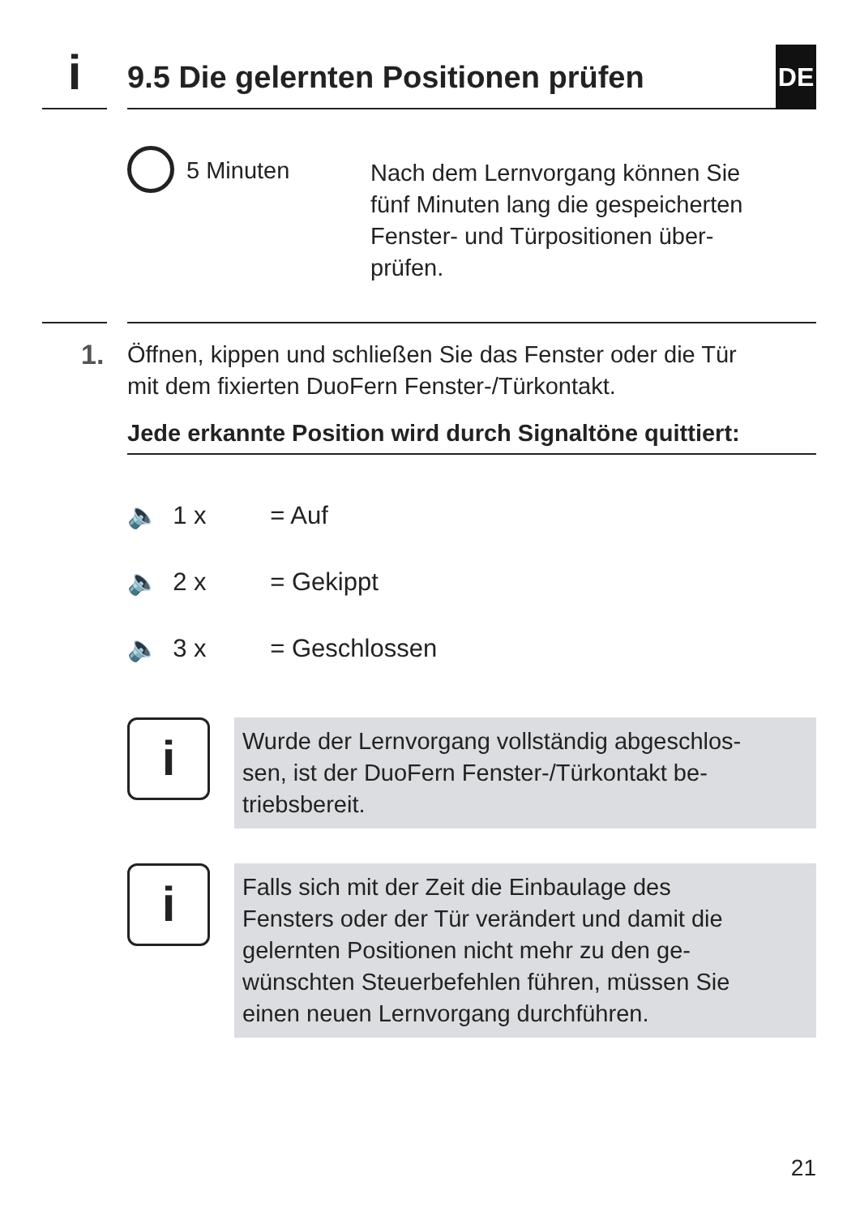i 9.5 Die gelernten Positionen prüfen DE
5 Minuten
Nach dem Lernvorgang können Sie
fünf Minuten lang die gespeicherten
Fenster- und Türpositionen über-
prüfen.
1.
Öffnen, kippen und schließen Sie das Fenster oder die Tür
mit dem fixierten DuoFern Fenster-/Türkontakt.
Jede erkannte Position wird durch Signaltöne quittiert:
🔈 1 x = Auf
🔈 2 x = Gekippt
🔈 3 x = Geschlossen
i
Wurde der Lernvorgang vollständig abgeschlos-
sen, ist der DuoFern Fenster-/Türkontakt be-
triebsbereit.
i
Falls sich mit der Zeit die Einbaulage des
Fensters oder der Tür verändert und damit die
gelernten Positionen nicht mehr zu den ge-
wünschten Steuerbefehlen führen, müssen Sie
einen neuen Lernvorgang durchführen.
21